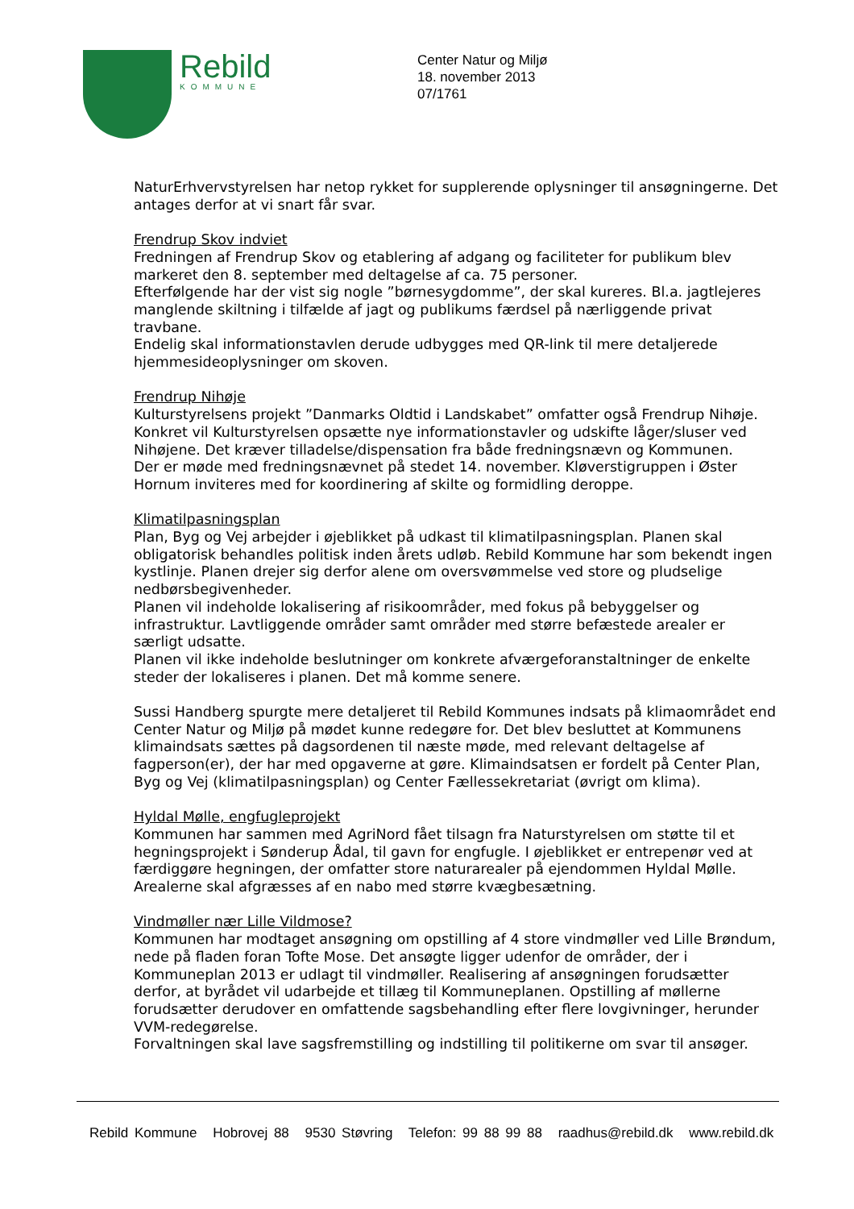Rebild
KOMMUNE
Center Natur og Miljø
18. november 2013
07/1761
NaturErhvervstyrelsen har netop rykket for supplerende oplysninger til ansøgningerne. Det antages derfor at vi snart får svar.
Frendrup Skov indviet
Fredningen af Frendrup Skov og etablering af adgang og faciliteter for publikum blev markeret den 8. september med deltagelse af ca. 75 personer.
Efterfølgende har der vist sig nogle ”børnesygdomme”, der skal kureres. Bl.a. jagtlejeres manglende skiltning i tilfælde af jagt og publikums færdsel på nærliggende privat travbane.
Endelig skal informationstavlen derude udbygges med QR-link til mere detaljerede hjemmesideoplysninger om skoven.
Frendrup Nihøje
Kulturstyrelsens projekt ”Danmarks Oldtid i Landskabet” omfatter også Frendrup Nihøje. Konkret vil Kulturstyrelsen opsætte nye informationstavler og udskifte låger/sluser ved Nihøjene. Det kræver tilladelse/dispensation fra både fredningsnævn og Kommunen.
Der er møde med fredningsnævnet på stedet 14. november. Kløverstigruppen i Øster Hornum inviteres med for koordinering af skilte og formidling deroppe.
Klimatilpasningsplan
Plan, Byg og Vej arbejder i øjeblikket på udkast til klimatilpasningsplan. Planen skal obligatorisk behandles politisk inden årets udløb. Rebild Kommune har som bekendt ingen kystlinje. Planen drejer sig derfor alene om oversvømmelse ved store og pludselige nedbørsbegivenheder.
Planen vil indeholde lokalisering af risikoområder, med fokus på bebyggelser og infrastruktur. Lavtliggende områder samt områder med større befæstede arealer er særligt udsatte.
Planen vil ikke indeholde beslutninger om konkrete afværgeforanstaltninger de enkelte steder der lokaliseres i planen. Det må komme senere.
Sussi Handberg spurgte mere detaljeret til Rebild Kommunes indsats på klimaområdet end Center Natur og Miljø på mødet kunne redegøre for. Det blev besluttet at Kommunens klimaindsats sættes på dagsordenen til næste møde, med relevant deltagelse af fagperson(er), der har med opgaverne at gøre. Klimaindsatsen er fordelt på Center Plan, Byg og Vej (klimatilpasningsplan) og Center Fællessekretariat (øvrigt om klima).
Hyldal Mølle, engfugleprojekt
Kommunen har sammen med AgriNord fået tilsagn fra Naturstyrelsen om støtte til et hegningsprojekt i Sønderup Ådal, til gavn for engfugle. I øjeblikket er entrepenør ved at færdiggøre hegningen, der omfatter store naturarealer på ejendommen Hyldal Mølle. Arealerne skal afgræsses af en nabo med større kvægbesætning.
Vindmøller nær Lille Vildmose?
Kommunen har modtaget ansøgning om opstilling af 4 store vindmøller ved Lille Brøndum, nede på fladen foran Tofte Mose. Det ansøgte ligger udenfor de områder, der i Kommuneplan 2013 er udlagt til vindmøller. Realisering af ansøgningen forudsætter derfor, at byrådet vil udarbejde et tillæg til Kommuneplanen. Opstilling af møllerne forudsætter derudover en omfattende sagsbehandling efter flere lovgivninger, herunder VVM-redegørelse.
Forvaltningen skal lave sagsfremstilling og indstilling til politikerne om svar til ansøger.
Rebild Kommune Hobrovej 88 9530 Støvring Telefon: 99 88 99 88 raadhus@rebild.dk www.rebild.dk